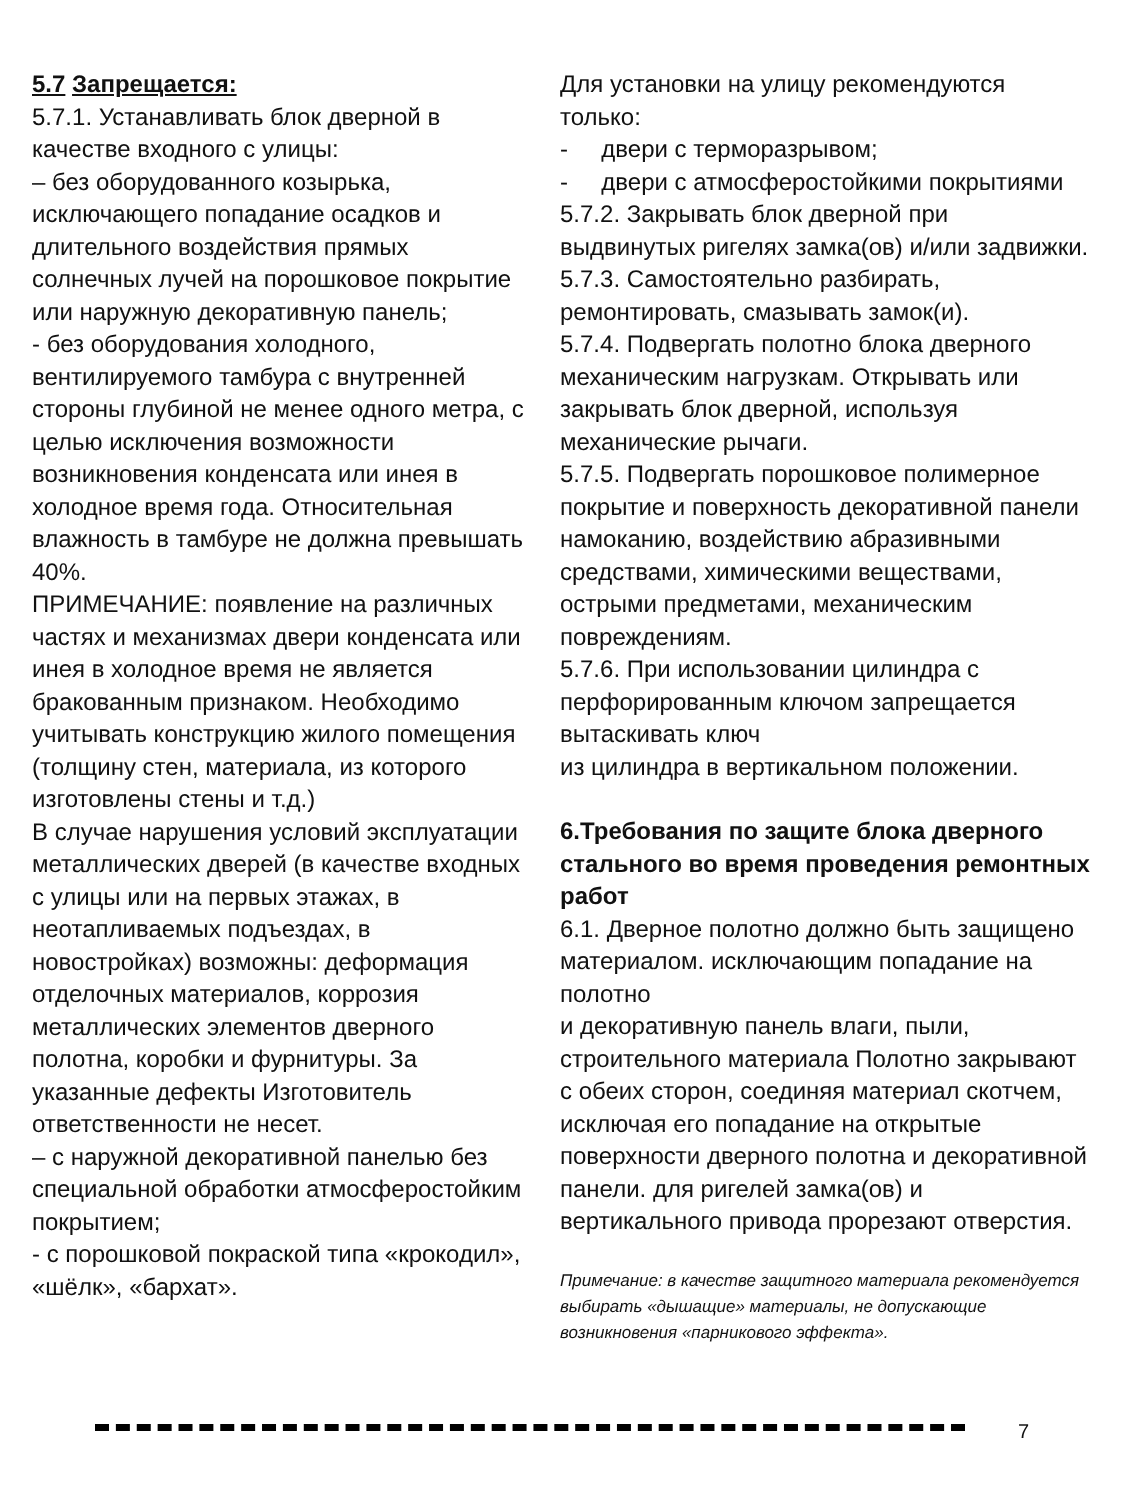5.7 Запрещается:
5.7.1. Устанавливать блок дверной в качестве входного с улицы:
– без оборудованного козырька, исключающего попадание осадков и длительного воздействия прямых солнечных лучей на порошковое покрытие или наружную декоративную панель;
- без оборудования холодного, вентилируемого тамбура с внутренней стороны глубиной не менее одного метра, с целью исключения возможности возникновения конденсата или инея в холодное время года. Относительная влажность в тамбуре не должна превышать 40%.
ПРИМЕЧАНИЕ: появление на различных частях и механизмах двери конденсата или инея в холодное время не является бракованным признаком. Необходимо учитывать конструкцию жилого помещения (толщину стен, материала, из которого изготовлены стены и т.д.)
В случае нарушения условий эксплуатации металлических дверей (в качестве входных с улицы или на первых этажах, в неотапливаемых подъездах, в новостройках) возможны: деформация отделочных материалов, коррозия металлических элементов дверного полотна, коробки и фурнитуры. За указанные дефекты Изготовитель ответственности не несет.
– с наружной декоративной панелью без специальной обработки атмосферостойким покрытием;
- с порошковой покраской типа «крокодил», «шёлк», «бархат».
Для установки на улицу рекомендуются только:
- двери с терморазрывом;
- двери с атмосферостойкими покрытиями
5.7.2. Закрывать блок дверной при выдвинутых ригелях замка(ов) и/или задвижки.
5.7.3. Самостоятельно разбирать, ремонтировать, смазывать замок(и).
5.7.4. Подвергать полотно блока дверного механическим нагрузкам. Открывать или закрывать блок дверной, используя механические рычаги.
5.7.5. Подвергать порошковое полимерное покрытие и поверхность декоративной панели намоканию, воздействию абразивными средствами, химическими веществами, острыми предметами, механическим повреждениям.
5.7.6. При использовании цилиндра с перфорированным ключом запрещается вытаскивать ключ
из цилиндра в вертикальном положении.
6.Требования по защите блока дверного стального во время проведения ремонтных работ
6.1. Дверное полотно должно быть защищено материалом. исключающим попадание на полотно
и декоративную панель влаги, пыли, строительного материала Полотно закрывают с обеих сторон, соединяя материал скотчем, исключая его попадание на открытые поверхности дверного полотна и декоративной панели. для ригелей замка(ов) и вертикального привода прорезают отверстия.
Примечание: в качестве защитного материала рекомендуется выбирать «дышащие» материалы, не допускающие возникновения «парникового эффекта».
7